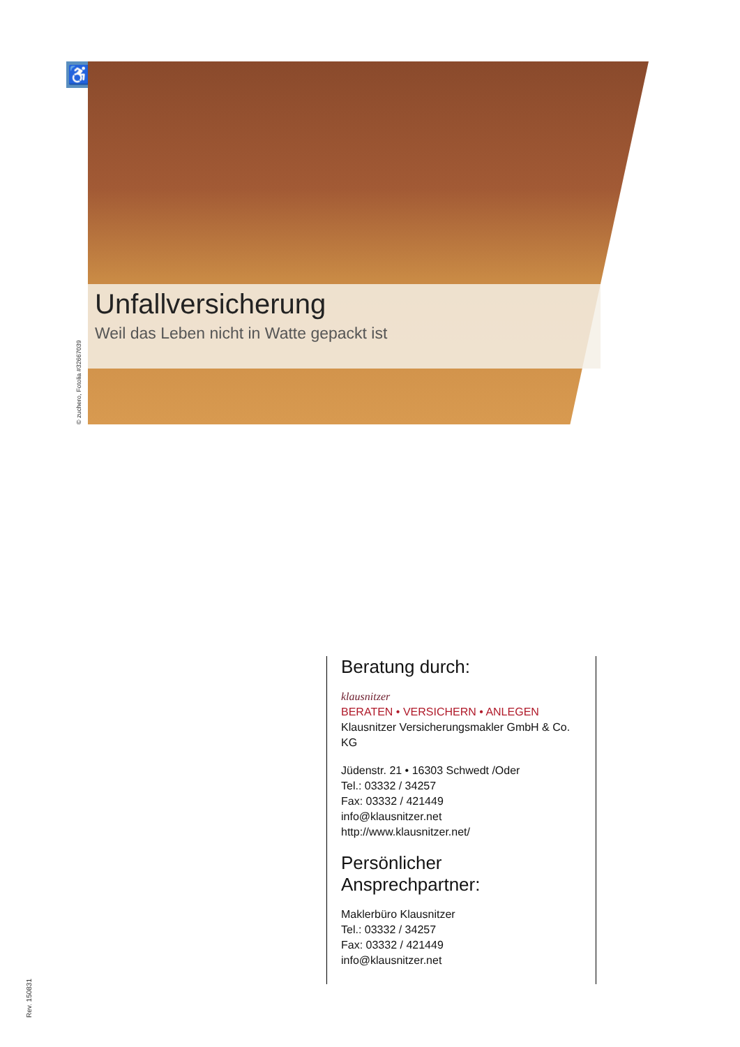♿
Unfallversicherung
Weil das Leben nicht in Watte gepackt ist
© zuchero, Fotolia #32667039
Beratung durch:
klausnitzer
BERATEN • VERSICHERN • ANLEGEN
Klausnitzer Versicherungsmakler GmbH & Co. KG
Jüdenstr. 21 • 16303 Schwedt /Oder
Tel.: 03332 / 34257
Fax: 03332 / 421449
info@klausnitzer.net
http://www.klausnitzer.net/
Persönlicher Ansprechpartner:
Maklerbüro Klausnitzer
Tel.: 03332 / 34257
Fax: 03332 / 421449
info@klausnitzer.net
Rev. 150831